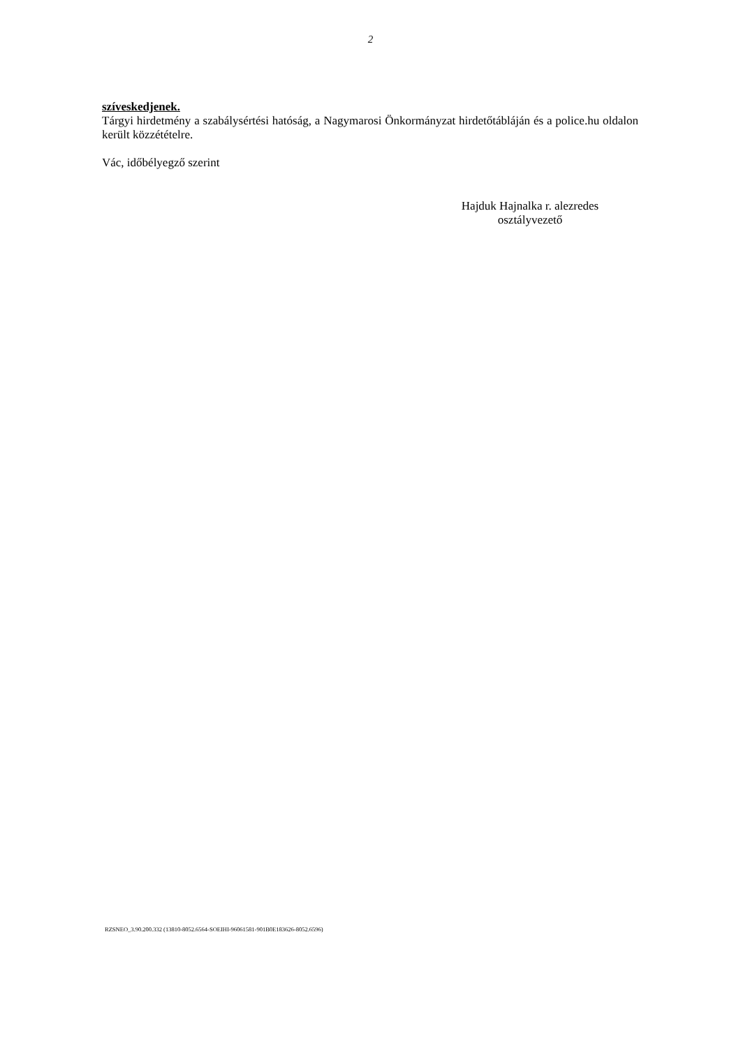2
szíveskedjenek.
Tárgyi hirdetmény a szabálysértési hatóság, a Nagymarosi Önkormányzat hirdetőtábláján és a police.hu oldalon került közzétételre.
Vác, időbélyegző szerint
Hajduk Hajnalka r. alezredes
osztályvezető
RZSNEO_3.90.200.332 (13810-8052.6564-SOEIHI-96061581-901B0E183626-8052.6596)